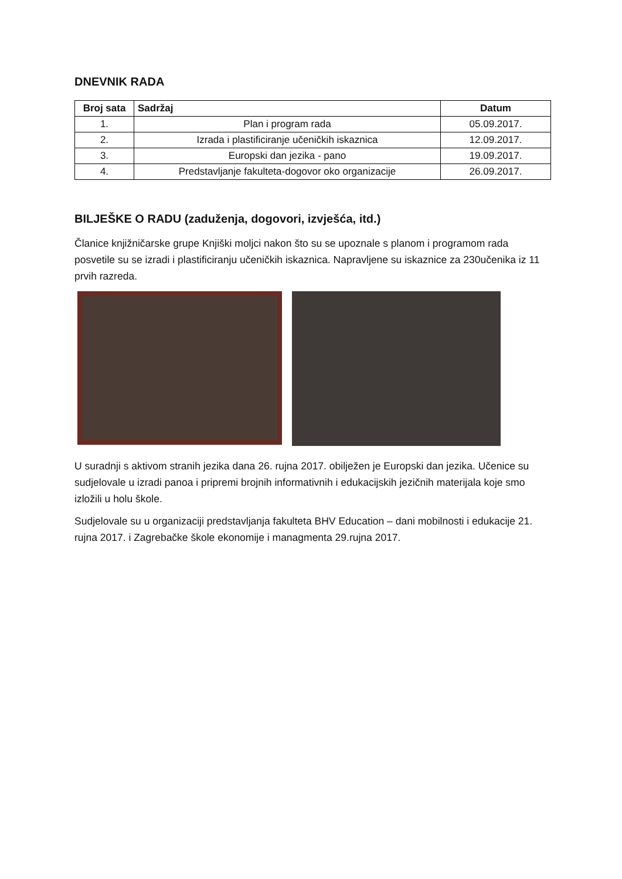DNEVNIK RADA
| Broj sata | Sadržaj | Datum |
| --- | --- | --- |
| 1. | Plan i program rada | 05.09.2017. |
| 2. | Izrada i plastificiranje učeničkih iskaznica | 12.09.2017. |
| 3. | Europski dan jezika - pano | 19.09.2017. |
| 4. | Predstavljanje fakulteta-dogovor oko organizacije | 26.09.2017. |
BILJEŠKE O RADU (zaduženja, dogovori, izvješća, itd.)
Članice knjižničarske grupe Knjiški moljci nakon što su se upoznale s planom i programom rada posvetile su se izradi i plastificiranju učeničkih iskaznica. Napravljene su iskaznice za 230učenika iz 11 prvih razreda.
U suradnji s aktivom stranih jezika dana 26. rujna 2017. obilježen je Europski dan jezika. Učenice su sudjelovale u izradi panoa i pripremi brojnih informativnih i edukacijskih jezičnih materijala koje smo izložili u holu škole.
Sudjelovale su u organizaciji predstavljanja fakulteta BHV Education – dani mobilnosti i edukacije 21. rujna 2017. i Zagrebačke škole ekonomije i managmenta 29.rujna 2017.